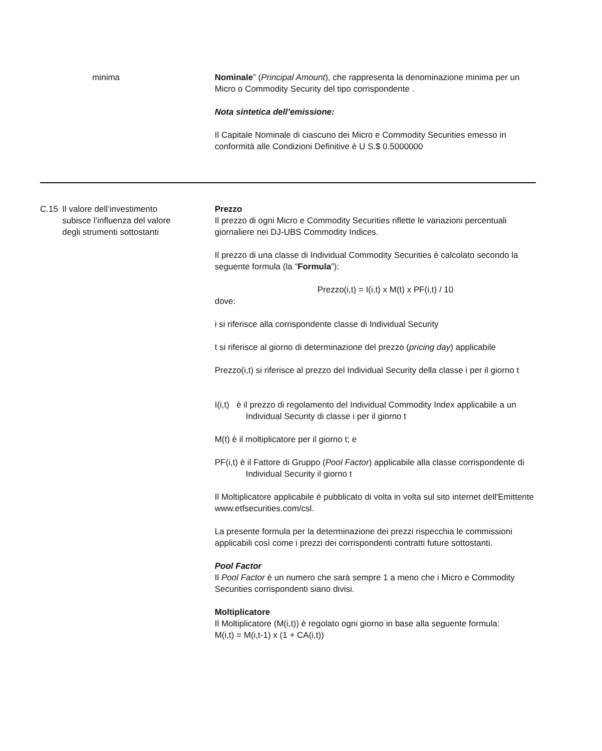| | minima | Nominale ” ( Principal Amount ), che rappresenta la denominazione minima per un Micro o Commodity Security del tipo corrispondente . Nota sintetica dell’emissione: Il Capitale Nominale di ciascuno dei Micro e Commodity Securities emesso in conformità alle Condizioni Definitive è U S.$ 0.5000000 |
| C.15 | Il valore dell’investimento subisce l’influenza del valore degli strumenti sottostanti | Prezzo Il prezzo di ogni Micro e Commodity Securities riflette le variazioni percentuali giornaliere nei DJ-UBS Commodity Indices. Il prezzo di una classe di Individual Commodity Securities è calcolato secondo la seguente formula (la “ Formula ”): Prezzo(i,t) = I(i,t) x M(t) x PF(i,t) / 10 dove: i si riferisce alla corrispondente classe di Individual Security t si riferisce al giorno di determinazione del prezzo ( pricing day ) applicabile Prezzo(i,t) si riferisce al prezzo del Individual Security della classe i per il giorno t I(i,t) è il prezzo di regolamento del Individual Commodity Index applicabile a un Individual Security di classe i per il giorno t M(t) è il moltiplicatore per il giorno t; e PF(i,t) è il Fattore di Gruppo ( Pool Factor ) applicabile alla classe corrispondente di Individual Security il giorno t Il Moltiplicatore applicabile è pubblicato di volta in volta sul sito internet dell'Emittente www.etfsecurities.com/csl. La presente formula per la determinazione dei prezzi rispecchia le commissioni applicabili così come i prezzi dei corrispondenti contratti future sottostanti. Pool Factor Il Pool Factor è un numero che sarà sempre 1 a meno che i Micro e Commodity Securities corrispondenti siano divisi. Moltiplicatore Il Moltiplicatore (M(i,t)) è regolato ogni giorno in base alla seguente formula: M(i,t) = M(i,t-1) x (1 + CA(i,t)) |